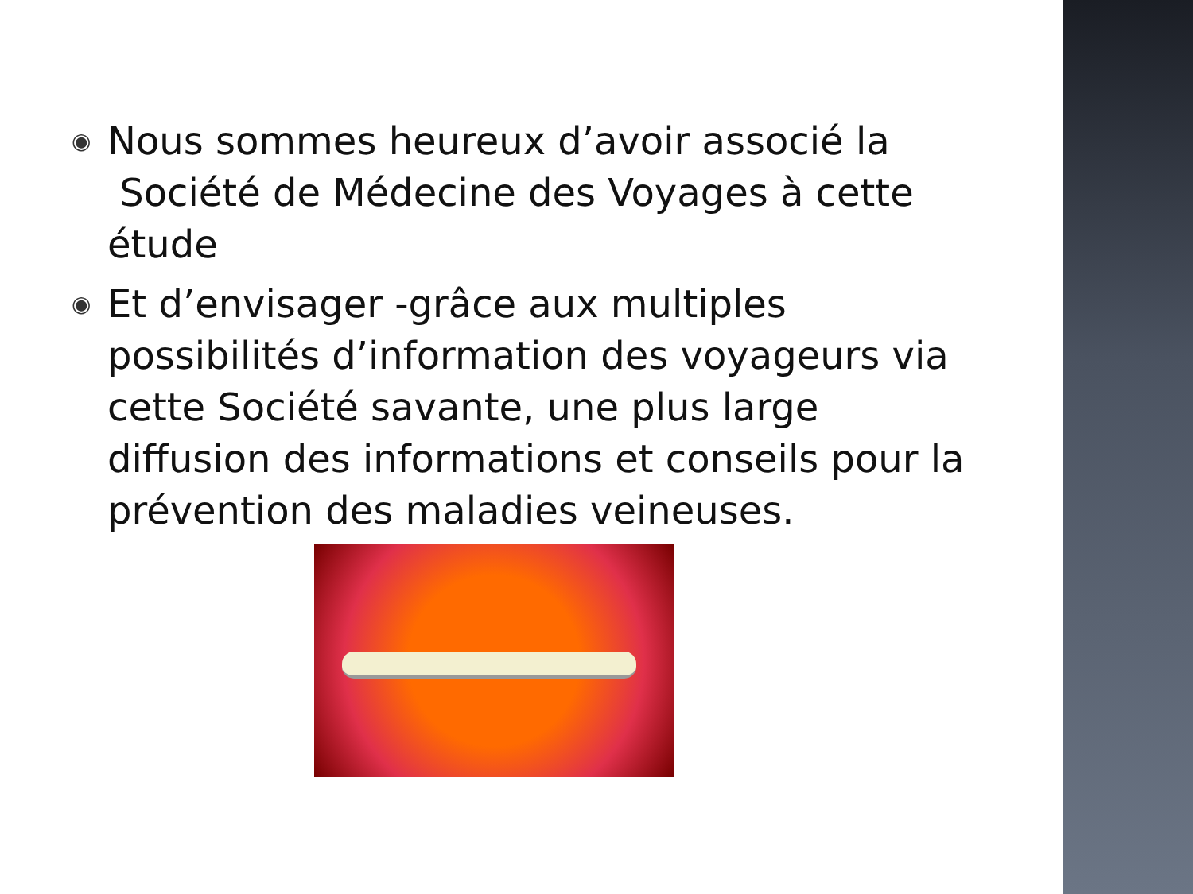◉
Nous sommes heureux d’avoir associé la
Société de Médecine des Voyages à cette étude
◉
Et d’envisager -grâce aux multiples possibilités d’information des voyageurs via cette Société savante, une plus large diffusion des informations et conseils pour la prévention des maladies veineuses.